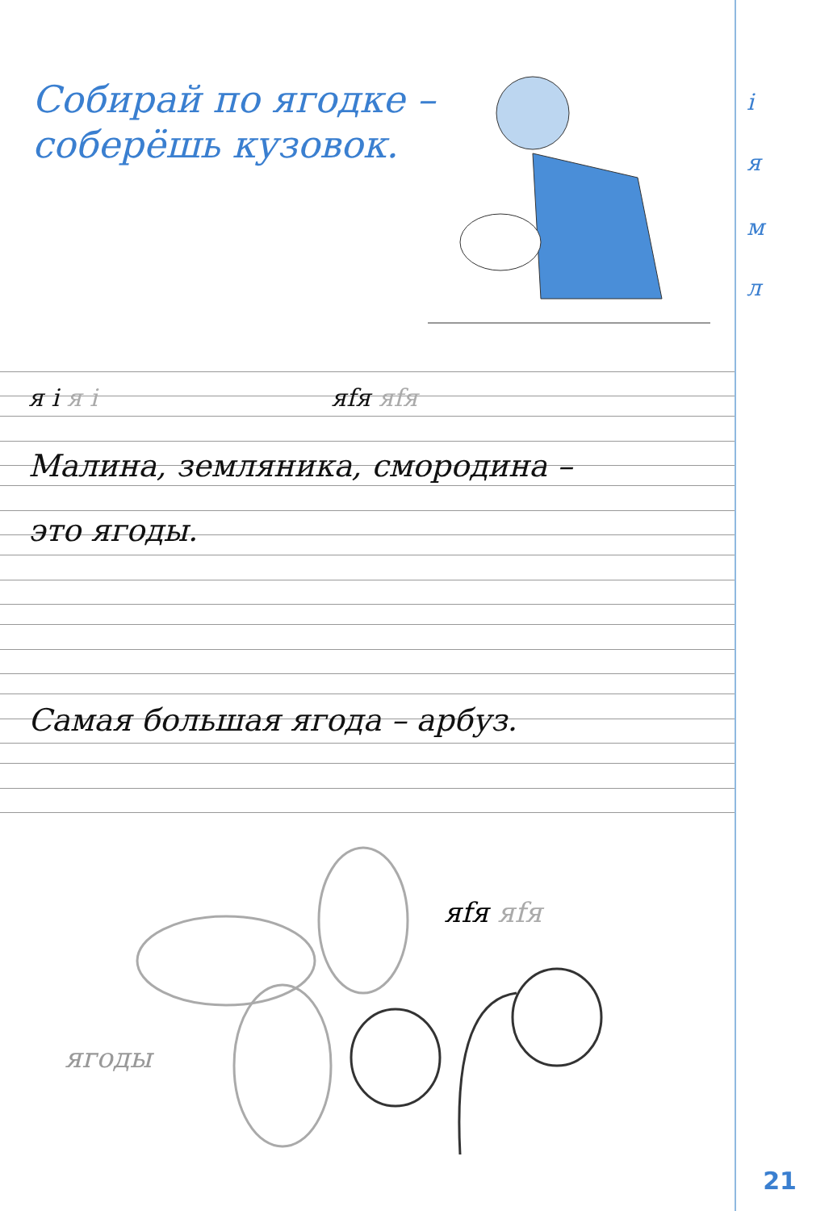Собирай по ягодке –
соберёшь кузовок.
і
я
м
л
я і я і яfя яfя
Малина, земляника, смородина –
это ягоды.
Самая большая ягода – арбуз.
яfя яfя
ягоды
21